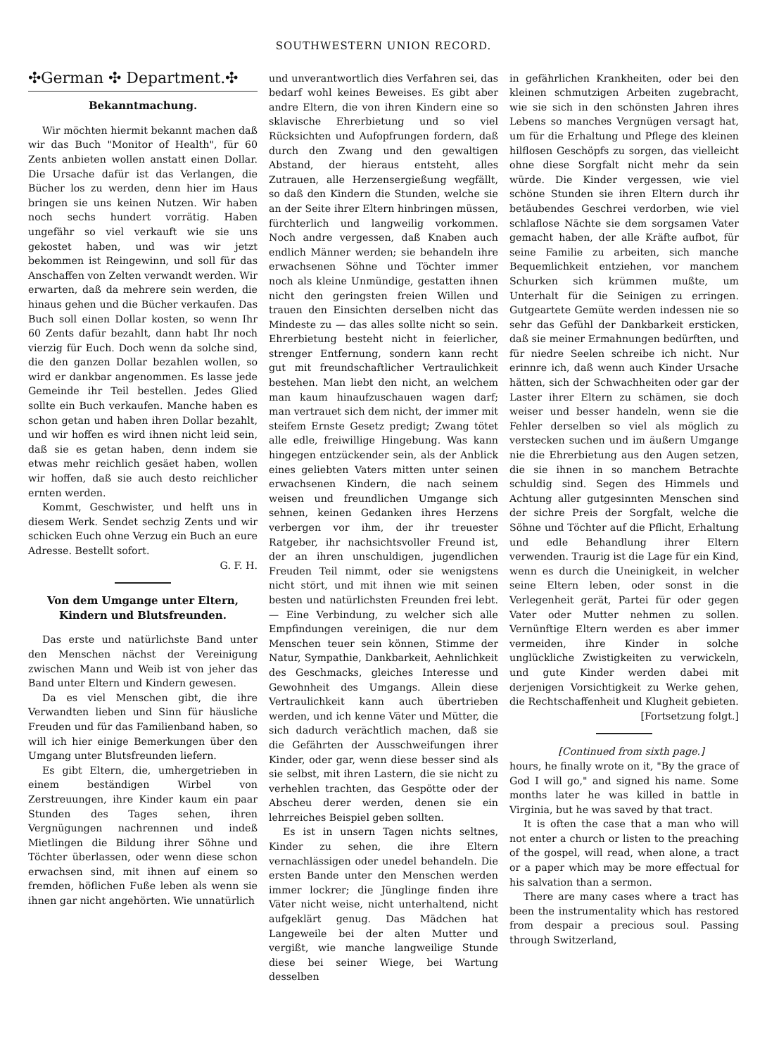SOUTHWESTERN UNION RECORD.
✣German ✣ Department.✣
Bekanntmachung.
Wir möchten hiermit bekannt machen daß wir das Buch "Monitor of Health", für 60 Zents anbieten wollen anstatt einen Dollar. Die Ursache dafür ist das Verlangen, die Bücher los zu werden, denn hier im Haus bringen sie uns keinen Nutzen. Wir haben noch sechs hundert vorrätig. Haben ungefähr so viel verkauft wie sie uns gekostet haben, und was wir jetzt bekommen ist Reingewinn, und soll für das Anschaffen von Zelten verwandt werden. Wir erwarten, daß da mehrere sein werden, die hinaus gehen und die Bücher verkaufen. Das Buch soll einen Dollar kosten, so wenn Ihr 60 Zents dafür bezahlt, dann habt Ihr noch vierzig für Euch. Doch wenn da solche sind, die den ganzen Dollar bezahlen wollen, so wird er dankbar angenommen. Es lasse jede Gemeinde ihr Teil bestellen. Jedes Glied sollte ein Buch verkaufen. Manche haben es schon getan und haben ihren Dollar bezahlt, und wir hoffen es wird ihnen nicht leid sein, daß sie es getan haben, denn indem sie etwas mehr reichlich gesäet haben, wollen wir hoffen, daß sie auch desto reichlicher ernten werden.
Kommt, Geschwister, und helft uns in diesem Werk. Sendet sechzig Zents und wir schicken Euch ohne Verzug ein Buch an eure Adresse. Bestellt sofort.
G. F. H.
Von dem Umgange unter Eltern, Kindern und Blutsfreunden.
Das erste und natürlichste Band unter den Menschen nächst der Vereinigung zwischen Mann und Weib ist von jeher das Band unter Eltern und Kindern gewesen.
Da es viel Menschen gibt, die ihre Verwandten lieben und Sinn für häusliche Freuden und für das Familienband haben, so will ich hier einige Bemerkungen über den Umgang unter Blutsfreunden liefern.
Es gibt Eltern, die, umhergetrieben in einem beständigen Wirbel von Zerstreuungen, ihre Kinder kaum ein paar Stunden des Tages sehen, ihren Vergnügungen nachrennen und indeß Mietlingen die Bildung ihrer Söhne und Töchter überlassen, oder wenn diese schon erwachsen sind, mit ihnen auf einem so fremden, höflichen Fuße leben als wenn sie ihnen gar nicht angehörten. Wie unnatürlich
und unverantwortlich dies Verfahren sei, das bedarf wohl keines Beweises. Es gibt aber andre Eltern, die von ihren Kindern eine so sklavische Ehrerbietung und so viel Rücksichten und Aufopfrungen fordern, daß durch den Zwang und den gewaltigen Abstand, der hieraus entsteht, alles Zutrauen, alle Herzensergießung wegfällt, so daß den Kindern die Stunden, welche sie an der Seite ihrer Eltern hinbringen müssen, fürchterlich und langweilig vorkommen. Noch andre vergessen, daß Knaben auch endlich Männer werden; sie behandeln ihre erwachsenen Söhne und Töchter immer noch als kleine Unmündige, gestatten ihnen nicht den geringsten freien Willen und trauen den Einsichten derselben nicht das Mindeste zu — das alles sollte nicht so sein. Ehrerbietung besteht nicht in feierlicher, strenger Entfernung, sondern kann recht gut mit freundschaftlicher Vertraulichkeit bestehen. Man liebt den nicht, an welchem man kaum hinaufzuschauen wagen darf; man vertrauet sich dem nicht, der immer mit steifem Ernste Gesetz predigt; Zwang tötet alle edle, freiwillige Hingebung. Was kann hingegen entzückender sein, als der Anblick eines geliebten Vaters mitten unter seinen erwachsenen Kindern, die nach seinem weisen und freundlichen Umgange sich sehnen, keinen Gedanken ihres Herzens verbergen vor ihm, der ihr treuester Ratgeber, ihr nachsichtsvoller Freund ist, der an ihren unschuldigen, jugendlichen Freuden Teil nimmt, oder sie wenigstens nicht stört, und mit ihnen wie mit seinen besten und natürlichsten Freunden frei lebt. — Eine Verbindung, zu welcher sich alle Empfindungen vereinigen, die nur dem Menschen teuer sein können, Stimme der Natur, Sympathie, Dankbarkeit, Aehnlichkeit des Geschmacks, gleiches Interesse und Gewohnheit des Umgangs. Allein diese Vertraulichkeit kann auch übertrieben werden, und ich kenne Väter und Mütter, die sich dadurch verächtlich machen, daß sie die Gefährten der Ausschweifungen ihrer Kinder, oder gar, wenn diese besser sind als sie selbst, mit ihren Lastern, die sie nicht zu verhehlen trachten, das Gespötte oder der Abscheu derer werden, denen sie ein lehrreiches Beispiel geben sollten.
Es ist in unsern Tagen nichts seltnes, Kinder zu sehen, die ihre Eltern vernachlässigen oder unedel behandeln. Die ersten Bande unter den Menschen werden immer lockrer; die Jünglinge finden ihre Väter nicht weise, nicht unterhaltend, nicht aufgeklärt genug. Das Mädchen hat Langeweile bei der alten Mutter und vergißt, wie manche langweilige Stunde diese bei seiner Wiege, bei Wartung desselben
in gefährlichen Krankheiten, oder bei den kleinen schmutzigen Arbeiten zugebracht, wie sie sich in den schönsten Jahren ihres Lebens so manches Vergnügen versagt hat, um für die Erhaltung und Pflege des kleinen hilflosen Geschöpfs zu sorgen, das vielleicht ohne diese Sorgfalt nicht mehr da sein würde. Die Kinder vergessen, wie viel schöne Stunden sie ihren Eltern durch ihr betäubendes Geschrei verdorben, wie viel schlaflose Nächte sie dem sorgsamen Vater gemacht haben, der alle Kräfte aufbot, für seine Familie zu arbeiten, sich manche Bequemlichkeit entziehen, vor manchem Schurken sich krümmen mußte, um Unterhalt für die Seinigen zu erringen. Gutgeartete Gemüte werden indessen nie so sehr das Gefühl der Dankbarkeit ersticken, daß sie meiner Ermahnungen bedürften, und für niedre Seelen schreibe ich nicht. Nur erinnre ich, daß wenn auch Kinder Ursache hätten, sich der Schwachheiten oder gar der Laster ihrer Eltern zu schämen, sie doch weiser und besser handeln, wenn sie die Fehler derselben so viel als möglich zu verstecken suchen und im äußern Umgange nie die Ehrerbietung aus den Augen setzen, die sie ihnen in so manchem Betrachte schuldig sind. Segen des Himmels und Achtung aller gutgesinnten Menschen sind der sichre Preis der Sorgfalt, welche die Söhne und Töchter auf die Pflicht, Erhaltung und edle Behandlung ihrer Eltern verwenden. Traurig ist die Lage für ein Kind, wenn es durch die Uneinigkeit, in welcher seine Eltern leben, oder sonst in die Verlegenheit gerät, Partei für oder gegen Vater oder Mutter nehmen zu sollen. Vernünftige Eltern werden es aber immer vermeiden, ihre Kinder in solche unglückliche Zwistigkeiten zu verwickeln, und gute Kinder werden dabei mit derjenigen Vorsichtigkeit zu Werke gehen, die Rechtschaffenheit und Klugheit gebieten.
[Fortsetzung folgt.]
[Continued from sixth page.]
hours, he finally wrote on it, "By the grace of God I will go," and signed his name. Some months later he was killed in battle in Virginia, but he was saved by that tract.
It is often the case that a man who will not enter a church or listen to the preaching of the gospel, will read, when alone, a tract or a paper which may be more effectual for his salvation than a sermon.
There are many cases where a tract has been the instrumentality which has restored from despair a precious soul. Passing through Switzerland,